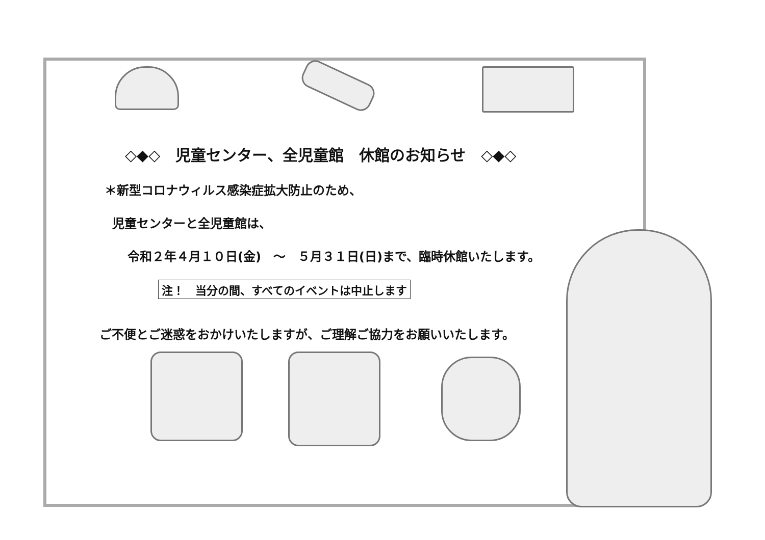◇◆◇　児童センター、全児童館　休館のお知らせ　◇◆◇
＊新型コロナウィルス感染症拡大防止のため、
児童センターと全児童館は、
令和２年４月１０日(金)　～　５月３１日(日)まで、臨時休館いたします。
注！　当分の間、すべてのイベントは中止します
ご不便とご迷惑をおかけいたしますが、ご理解ご協力をお願いいたします。